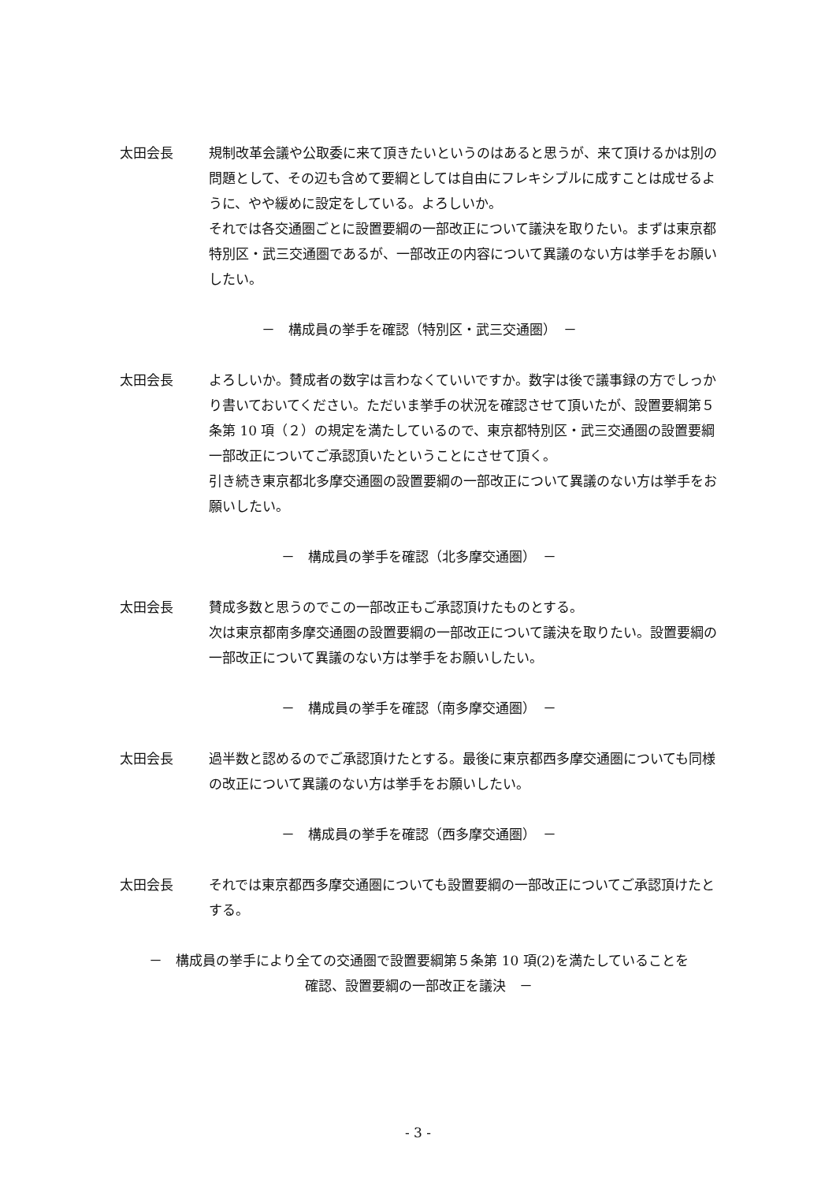太田会長 規制改革会議や公取委に来て頂きたいというのはあると思うが、来て頂けるかは別の問題として、その辺も含めて要綱としては自由にフレキシブルに成すことは成せるように、やや緩めに設定をしている。よろしいか。
それでは各交通圏ごとに設置要綱の一部改正について議決を取りたい。まずは東京都特別区・武三交通圏であるが、一部改正の内容について異議のない方は挙手をお願いしたい。
－　構成員の挙手を確認（特別区・武三交通圏）　－
太田会長 よろしいか。賛成者の数字は言わなくていいですか。数字は後で議事録の方でしっかり書いておいてください。ただいま挙手の状況を確認させて頂いたが、設置要綱第５条第 10 項（２）の規定を満たしているので、東京都特別区・武三交通圏の設置要綱一部改正についてご承認頂いたということにさせて頂く。
引き続き東京都北多摩交通圏の設置要綱の一部改正について異議のない方は挙手をお願いしたい。
－　構成員の挙手を確認（北多摩交通圏）　－
太田会長 賛成多数と思うのでこの一部改正もご承認頂けたものとする。
次は東京都南多摩交通圏の設置要綱の一部改正について議決を取りたい。設置要綱の一部改正について異議のない方は挙手をお願いしたい。
－　構成員の挙手を確認（南多摩交通圏）　－
太田会長 過半数と認めるのでご承認頂けたとする。最後に東京都西多摩交通圏についても同様の改正について異議のない方は挙手をお願いしたい。
－　構成員の挙手を確認（西多摩交通圏）　－
太田会長 それでは東京都西多摩交通圏についても設置要綱の一部改正についてご承認頂けたとする。
－　構成員の挙手により全ての交通圏で設置要綱第５条第 10 項(2)を満たしていることを
確認、設置要綱の一部改正を議決　－
- 3 -